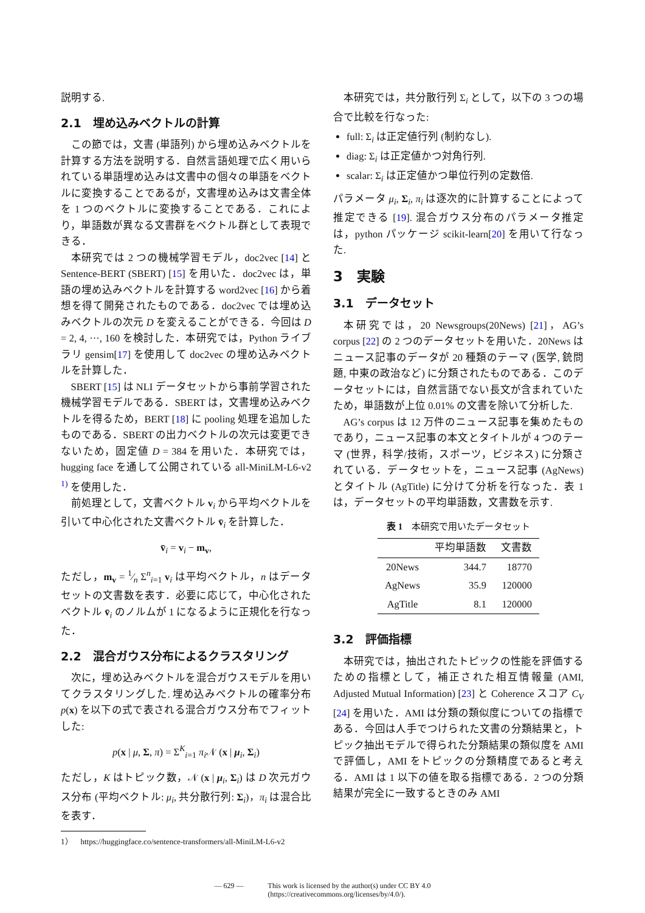説明する.
2.1　埋め込みベクトルの計算
この節では，文書 (単語列) から埋め込みベクトルを計算する方法を説明する．自然言語処理で広く用いられている単語埋め込みは文書中の個々の単語をベクトルに変換することであるが，文書埋め込みは文書全体を 1 つのベクトルに変換することである．これにより，単語数が異なる文書群をベクトル群として表現できる．
本研究では 2 つの機械学習モデル，doc2vec [14] と Sentence-BERT (SBERT) [15] を用いた．doc2vec は，単語の埋め込みベクトルを計算する word2vec [16] から着想を得て開発されたものである．doc2vec では埋め込みベクトルの次元 D を変えることができる．今回は D = 2, 4, ···, 160 を検討した．本研究では，Python ライブラリ gensim[17] を使用して doc2vec の埋め込みベクトルを計算した．
SBERT [15] は NLI データセットから事前学習された機械学習モデルである．SBERT は，文書埋め込みベクトルを得るため，BERT [18] に pooling 処理を追加したものである．SBERT の出力ベクトルの次元は変更できないため，固定値 D = 384 を用いた．本研究では，hugging face を通して公開されている all-MiniLM-L6-v2 <sup>1)</sup> を使用した．
前処理として，文書ベクトル v<sub>i</sub> から平均ベクトルを引いて中心化された文書ベクトル v̄<sub>i</sub> を計算した．
v̄<sub>i</sub> = v<sub>i</sub> − m<sub>v</sub>,
ただし，m<sub>v</sub> = 1⁄n Σ<sup>n</sup><sub>i=1</sub> v<sub>i</sub> は平均ベクトル，n はデータセットの文書数を表す．必要に応じて，中心化されたベクトル v̄<sub>i</sub> のノルムが 1 になるように正規化を行なった．
2.2　混合ガウス分布によるクラスタリング
次に，埋め込みベクトルを混合ガウスモデルを用いてクラスタリングした. 埋め込みベクトルの確率分布 p(x) を以下の式で表される混合ガウス分布でフィットした:
p(x | μ, Σ, π) = Σ<sup>K</sup><sub>i=1</sub> π<sub>i</sub> 𝒩 (x | μ<sub>i</sub>, Σ<sub>i</sub>)
ただし，K はトピック数，𝒩 (x | μ<sub>i</sub>, Σ<sub>i</sub>) は D 次元ガウス分布 (平均ベクトル: μ<sub>i</sub>, 共分散行列: Σ<sub>i</sub>)，π<sub>i</sub> は混合比を表す．
1）　https://huggingface.co/sentence-transformers/all-MiniLM-L6-v2
本研究では，共分散行列 Σ<sub>i</sub> として，以下の 3 つの場合で比較を行なった:
full: Σ<sub>i</sub> は正定値行列 (制約なし).
diag: Σ<sub>i</sub> は正定値かつ対角行列.
scalar: Σ<sub>i</sub> は正定値かつ単位行列の定数倍.
パラメータ μ<sub>i</sub>, Σ<sub>i</sub>, π<sub>i</sub> は逐次的に計算することによって推定できる [19]. 混合ガウス分布のパラメータ推定は，python パッケージ scikit-learn[20] を用いて行なった.
3　実験
3.1　データセット
本研究では，20 Newsgroups(20News) [21]，AG’s corpus [22] の 2 つのデータセットを用いた．20News はニュース記事のデータが 20 種類のテーマ (医学, 銃問題, 中東の政治など) に分類されたものである．このデータセットには，自然言語でない長文が含まれていたため，単語数が上位 0.01% の文書を除いて分析した.
AG’s corpus は 12 万件のニュース記事を集めたものであり，ニュース記事の本文とタイトルが 4 つのテーマ (世界，科学/技術，スポーツ，ビジネス) に分類されている．データセットを，ニュース記事 (AgNews) とタイトル (AgTitle) に分けて分析を行なった．表 1 は，データセットの平均単語数，文書数を示す.
表 1　本研究で用いたデータセット
| | 平均単語数 | 文書数 |
| --- | --- | --- |
| 20News | 344.7 | 18770 |
| AgNews | 35.9 | 120000 |
| AgTitle | 8.1 | 120000 |
3.2　評価指標
本研究では，抽出されたトピックの性能を評価するための指標として，補正された相互情報量 (AMI, Adjusted Mutual Information) [23] と Coherence スコア C<sub>V</sub> [24] を用いた．AMI は分類の類似度についての指標である．今回は人手でつけられた文書の分類結果と，トピック抽出モデルで得られた分類結果の類似度を AMI で評価し，AMI をトピックの分類精度であると考える．AMI は 1 以下の値を取る指標である．2 つの分類結果が完全に一致するときのみ AMI
— 629 — This work is licensed by the author(s) under CC BY 4.0
(https://creativecommons.org/licenses/by/4.0/).